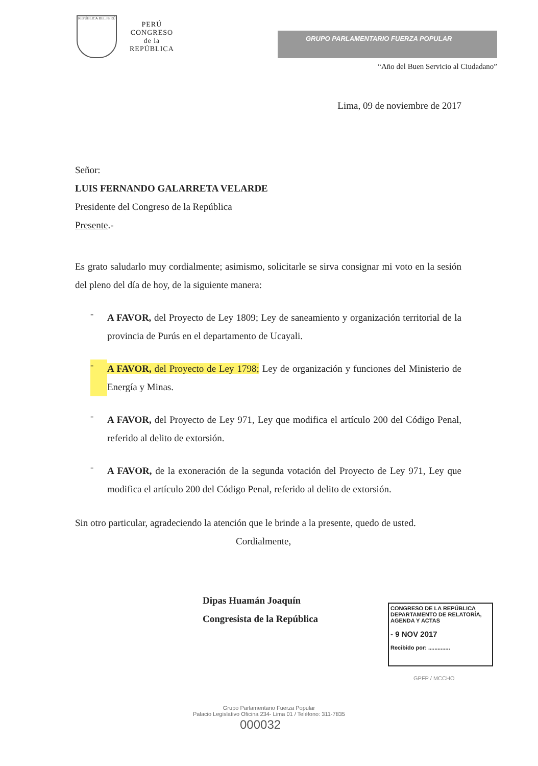REPÚBLICA DEL PERÚ
PERÚ
CONGRESO
de la
REPÚBLICA
GRUPO PARLAMENTARIO FUERZA POPULAR
“Año del Buen Servicio al Ciudadano”
Lima, 09 de noviembre de 2017
Señor:
LUIS FERNANDO GALARRETA VELARDE
Presidente del Congreso de la República
Presente.-
Es grato saludarlo muy cordialmente; asimismo, solicitarle se sirva consignar mi voto en la sesión del pleno del día de hoy, de la siguiente manera:
-
A FAVOR, del Proyecto de Ley 1809; Ley de saneamiento y organización territorial de la provincia de Purús en el departamento de Ucayali.
-
A FAVOR, del Proyecto de Ley 1798; Ley de organización y funciones del Ministerio de Energía y Minas.
-
A FAVOR, del Proyecto de Ley 971, Ley que modifica el artículo 200 del Código Penal, referido al delito de extorsión.
-
A FAVOR, de la exoneración de la segunda votación del Proyecto de Ley 971, Ley que modifica el artículo 200 del Código Penal, referido al delito de extorsión.
Sin otro particular, agradeciendo la atención que le brinde a la presente, quedo de usted.
Cordialmente,
Dipas Huamán Joaquín
Congresista de la República
CONGRESO DE LA REPÚBLICA
DEPARTAMENTO DE RELATORÍA, AGENDA Y ACTAS
- 9 NOV 2017
Recibido por: ..............
GPFP / MCCHO
Grupo Parlamentario Fuerza Popular
Palacio Legislativo Oficina 234- Lima 01 / Teléfono: 311-7835
000032